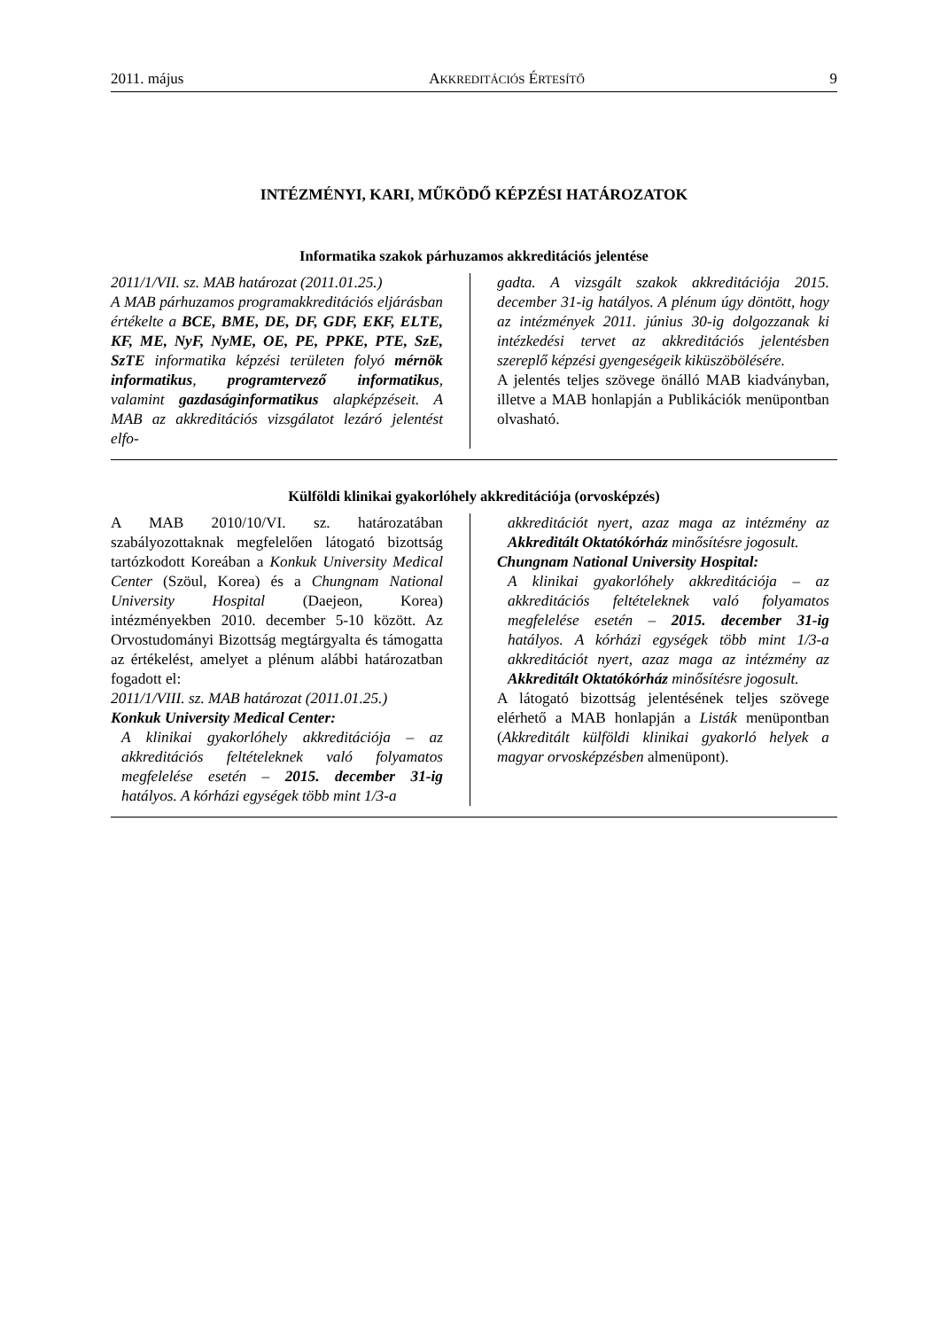2011. május AKKREDITÁCIÓS ÉRTESÍTŐ 9
INTÉZMÉNYI, KARI, MŰKÖDŐ KÉPZÉSI HATÁROZATOK
Informatika szakok párhuzamos akkreditációs jelentése
2011/1/VII. sz. MAB határozat (2011.01.25.)
A MAB párhuzamos programakkreditációs eljárásban értékelte a BCE, BME, DE, DF, GDF, EKF, ELTE, KF, ME, NyF, NyME, OE, PE, PPKE, PTE, SzE, SzTE informatika képzési területen folyó mérnök informatikus, programtervező informatikus, valamint gazdaságinformatikus alapképzéseit. A MAB az akkreditációs vizsgálatot lezáró jelentést elfo-
gadta. A vizsgált szakok akkreditációja 2015. december 31-ig hatályos. A plénum úgy döntött, hogy az intézmények 2011. június 30-ig dolgozzanak ki intézkedési tervet az akkreditációs jelentésben szereplő képzési gyengeségeik kiküszöbölésére.
A jelentés teljes szövege önálló MAB kiadványban, illetve a MAB honlapján a Publikációk menüpontban olvasható.
Külföldi klinikai gyakorlóhely akkreditációja (orvosképzés)
A MAB 2010/10/VI. sz. határozatában szabályozottaknak megfelelően látogató bizottság tartózkodott Koreában a Konkuk University Medical Center (Szöul, Korea) és a Chungnam National University Hospital (Daejeon, Korea) intézményekben 2010. december 5-10 között. Az Orvostudományi Bizottság megtárgyalta és támogatta az értékelést, amelyet a plénum alábbi határozatban fogadott el:
2011/1/VIII. sz. MAB határozat (2011.01.25.)
Konkuk University Medical Center:
A klinikai gyakorlóhely akkreditációja – az akkreditációs feltételeknek való folyamatos megfelelése esetén – 2015. december 31-ig hatályos. A kórházi egységek több mint 1/3-a
akkreditációt nyert, azaz maga az intézmény az Akkreditált Oktatókórház minősítésre jogosult.
Chungnam National University Hospital:
A klinikai gyakorlóhely akkreditációja – az akkreditációs feltételeknek való folyamatos megfelelése esetén – 2015. december 31-ig hatályos. A kórházi egységek több mint 1/3-a akkreditációt nyert, azaz maga az intézmény az Akkreditált Oktatókórház minősítésre jogosult.
A látogató bizottság jelentésének teljes szövege elérhető a MAB honlapján a Listák menüpontban (Akkreditált külföldi klinikai gyakorló helyek a magyar orvosképzésben almenüpont).